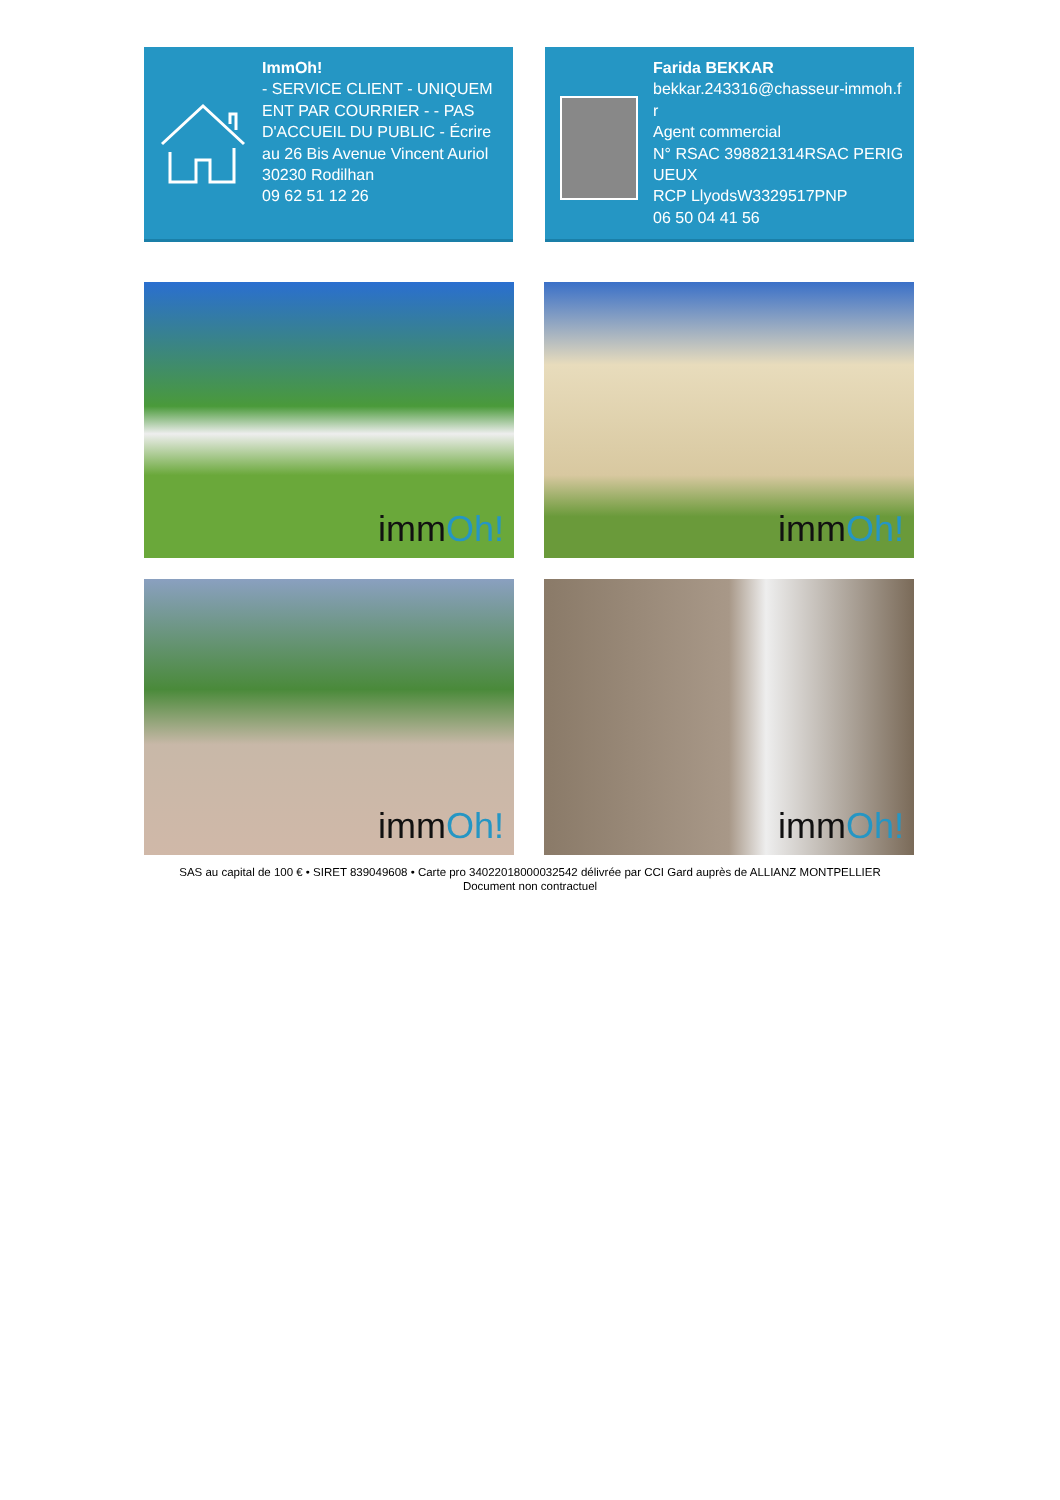ImmOh!
- SERVICE CLIENT - UNIQUEMENT PAR COURRIER - - PAS D'ACCUEIL DU PUBLIC - Écrire au 26 Bis Avenue Vincent Auriol
30230 Rodilhan
09 62 51 12 26
Farida BEKKAR
bekkar.243316@chasseur-immoh.fr
Agent commercial
N° RSAC 398821314RSAC PERIGUEUX
RCP LlyodsW3329517PNP
06 50 04 41 56
immOh!
immOh!
immOh!
immOh!
SAS au capital de 100 € • SIRET 839049608 • Carte pro 34022018000032542 délivrée par CCI Gard auprès de ALLIANZ MONTPELLIER
Document non contractuel